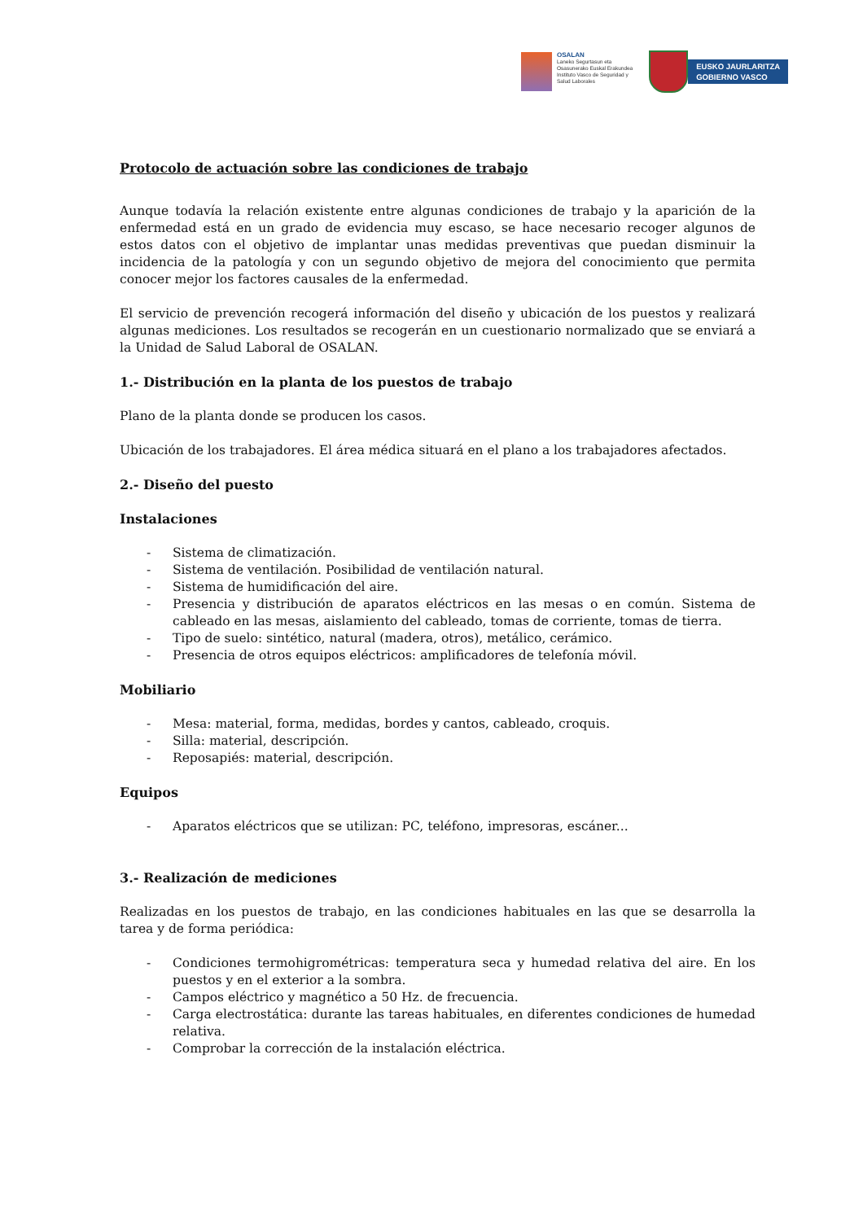OSALAN
Laneko Segurtasun eta
Osasunerako Euskal Erakundea
Instituto Vasco de Seguridad y
Salud Laborales
EUSKO JAURLARITZA
GOBIERNO VASCO
Protocolo de actuación sobre las condiciones de trabajo
Aunque todavía la relación existente entre algunas condiciones de trabajo y la aparición de la enfermedad está en un grado de evidencia muy escaso, se hace necesario recoger algunos de estos datos con el objetivo de implantar unas medidas preventivas que puedan disminuir la incidencia de la patología y con un segundo objetivo de mejora del conocimiento que permita conocer mejor los factores causales de la enfermedad.
El servicio de prevención recogerá información del diseño y ubicación de los puestos y realizará algunas mediciones. Los resultados se recogerán en un cuestionario normalizado que se enviará a la Unidad de Salud Laboral de OSALAN.
1.- Distribución en la planta de los puestos de trabajo
Plano de la planta donde se producen los casos.
Ubicación de los trabajadores. El área médica situará en el plano a los trabajadores afectados.
2.- Diseño del puesto
Instalaciones
- Sistema de climatización.
- Sistema de ventilación. Posibilidad de ventilación natural.
- Sistema de humidificación del aire.
- Presencia y distribución de aparatos eléctricos en las mesas o en común. Sistema de cableado en las mesas, aislamiento del cableado, tomas de corriente, tomas de tierra.
- Tipo de suelo: sintético, natural (madera, otros), metálico, cerámico.
- Presencia de otros equipos eléctricos: amplificadores de telefonía móvil.
Mobiliario
- Mesa: material, forma, medidas, bordes y cantos, cableado, croquis.
- Silla: material, descripción.
- Reposapiés: material, descripción.
Equipos
- Aparatos eléctricos que se utilizan: PC, teléfono, impresoras, escáner...
3.- Realización de mediciones
Realizadas en los puestos de trabajo, en las condiciones habituales en las que se desarrolla la tarea y de forma periódica:
- Condiciones termohigrométricas: temperatura seca y humedad relativa del aire. En los puestos y en el exterior a la sombra.
- Campos eléctrico y magnético a 50 Hz. de frecuencia.
- Carga electrostática: durante las tareas habituales, en diferentes condiciones de humedad relativa.
- Comprobar la corrección de la instalación eléctrica.